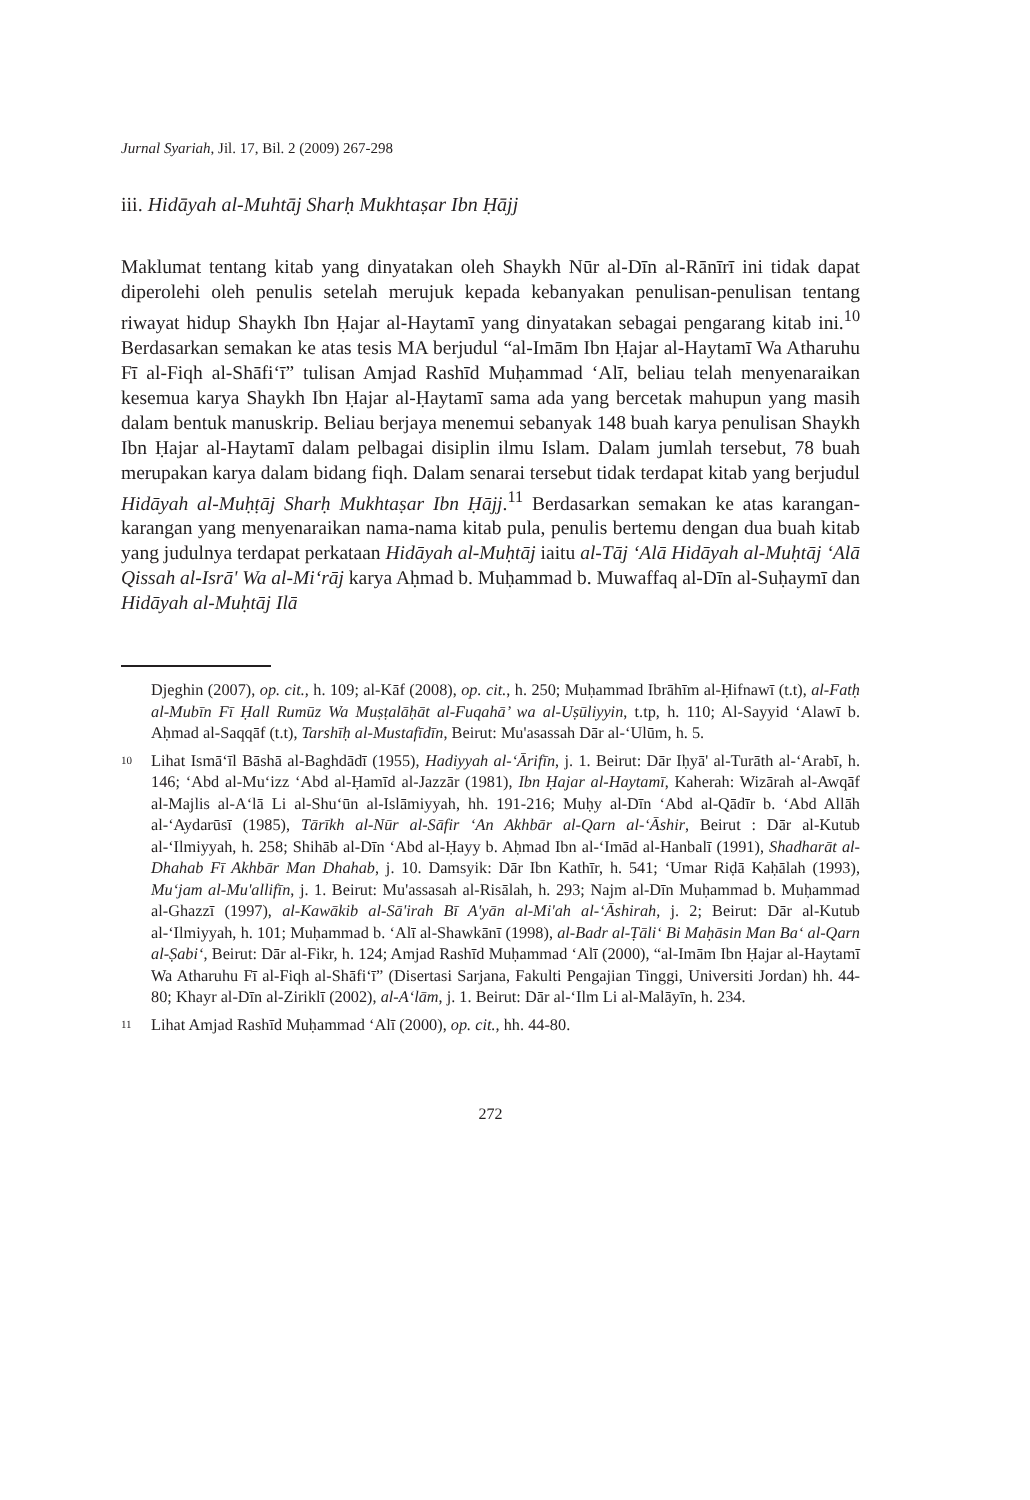Jurnal Syariah, Jil. 17, Bil. 2 (2009) 267-298
iii. Hidāyah al-Muhtāj Sharḥ Mukhtaṣar Ibn Ḥājj
Maklumat tentang kitab yang dinyatakan oleh Shaykh Nūr al-Dīn al-Rānīrī ini tidak dapat diperolehi oleh penulis setelah merujuk kepada kebanyakan penulisan-penulisan tentang riwayat hidup Shaykh Ibn Ḥajar al-Haytamī yang dinyatakan sebagai pengarang kitab ini.<sup>10</sup> Berdasarkan semakan ke atas tesis MA berjudul “al-Imām Ibn Ḥajar al-Haytamī Wa Atharuhu Fī al-Fiqh al-Shāfi‘ī” tulisan Amjad Rashīd Muḥammad ‘Alī, beliau telah menyenaraikan kesemua karya Shaykh Ibn Ḥajar al-Ḥaytamī sama ada yang bercetak mahupun yang masih dalam bentuk manuskrip. Beliau berjaya menemui sebanyak 148 buah karya penulisan Shaykh Ibn Ḥajar al-Haytamī dalam pelbagai disiplin ilmu Islam. Dalam jumlah tersebut, 78 buah merupakan karya dalam bidang fiqh. Dalam senarai tersebut tidak terdapat kitab yang berjudul Hidāyah al-Muḥṭāj Sharḥ Mukhtaṣar Ibn Ḥājj.<sup>11</sup> Berdasarkan semakan ke atas karangan-karangan yang menyenaraikan nama-nama kitab pula, penulis bertemu dengan dua buah kitab yang judulnya terdapat perkataan Hidāyah al-Muḥtāj iaitu al-Tāj ‘Alā Hidāyah al-Muḥtāj ‘Alā Qissah al-Isrā' Wa al-Mi‘rāj karya Aḥmad b. Muḥammad b. Muwaffaq al-Dīn al-Suḥaymī dan Hidāyah al-Muḥtāj Ilā
Djeghin (2007), op. cit., h. 109; al-Kāf (2008), op. cit., h. 250; Muḥammad Ibrāhīm al-Ḥifnawī (t.t), al-Fatḥ al-Mubīn Fī Ḥall Rumūz Wa Muṣṭalāḥāt al-Fuqahā’ wa al-Uṣūliyyin, t.tp, h. 110; Al-Sayyid ‘Alawī b. Aḥmad al-Saqqāf (t.t), Tarshīḥ al-Mustafīdīn, Beirut: Mu'asassah Dār al-‘Ulūm, h. 5.
10 Lihat Ismā‘īl Bāshā al-Baghdādī (1955), Hadiyyah al-‘Ārifīn, j. 1. Beirut: Dār Iḥyā' al-Turāth al-‘Arabī, h. 146; ‘Abd al-Mu‘izz ‘Abd al-Ḥamīd al-Jazzār (1981), Ibn Ḥajar al-Haytamī, Kaherah: Wizārah al-Awqāf al-Majlis al-A‘lā Li al-Shu‘ūn al-Islāmiyyah, hh. 191-216; Muḥy al-Dīn ‘Abd al-Qādīr b. ‘Abd Allāh al-‘Aydarūsī (1985), Tārīkh al-Nūr al-Sāfir ‘An Akhbār al-Qarn al-‘Āshir, Beirut : Dār al-Kutub al-‘Ilmiyyah, h. 258; Shihāb al-Dīn ‘Abd al-Ḥayy b. Aḥmad Ibn al-‘Imād al-Hanbalī (1991), Shadharāt al-Dhahab Fī Akhbār Man Dhahab, j. 10. Damsyik: Dār Ibn Kathīr, h. 541; ‘Umar Riḍā Kaḥālah (1993), Mu‘jam al-Mu'allifīn, j. 1. Beirut: Mu'assasah al-Risālah, h. 293; Najm al-Dīn Muḥammad b. Muḥammad al-Ghazzī (1997), al-Kawākib al-Sā'irah Bī A'yān al-Mi'ah al-‘Āshirah, j. 2; Beirut: Dār al-Kutub al-‘Ilmiyyah, h. 101; Muḥammad b. ‘Alī al-Shawkānī (1998), al-Badr al-Ṭāli‘ Bi Maḥāsin Man Ba‘ al-Qarn al-Ṣabi‘, Beirut: Dār al-Fikr, h. 124; Amjad Rashīd Muḥammad ‘Alī (2000), “al-Imām Ibn Ḥajar al-Haytamī Wa Atharuhu Fī al-Fiqh al-Shāfi‘ī” (Disertasi Sarjana, Fakulti Pengajian Tinggi, Universiti Jordan) hh. 44-80; Khayr al-Dīn al-Ziriklī (2002), al-A‘lām, j. 1. Beirut: Dār al-‘Ilm Li al-Malāyīn, h. 234.
11 Lihat Amjad Rashīd Muḥammad ‘Alī (2000), op. cit., hh. 44-80.
272